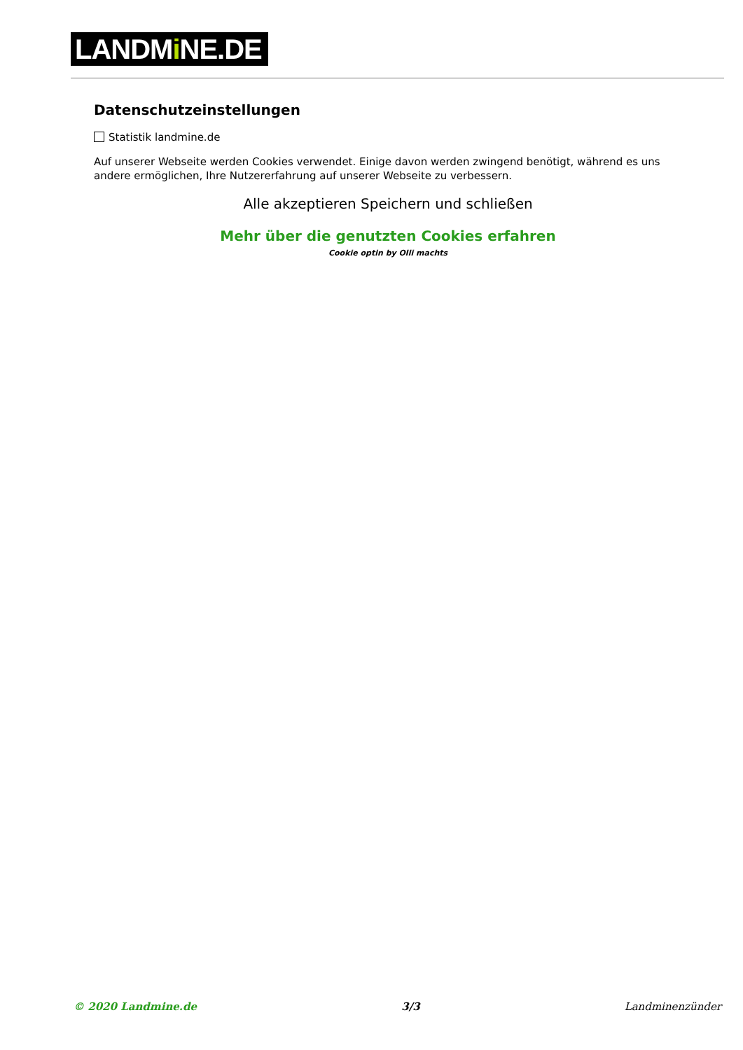LANDMi NE.DE
Datenschutzeinstellungen
Statistik landmine.de
Auf unserer Webseite werden Cookies verwendet. Einige davon werden zwingend benötigt, während es uns andere ermöglichen, Ihre Nutzererfahrung auf unserer Webseite zu verbessern.
Alle akzeptieren Speichern und schließen
Mehr über die genutzten Cookies erfahren
Cookie optin by Olli machts
© 2020 Landmine.de 3/3 Landminenzünder